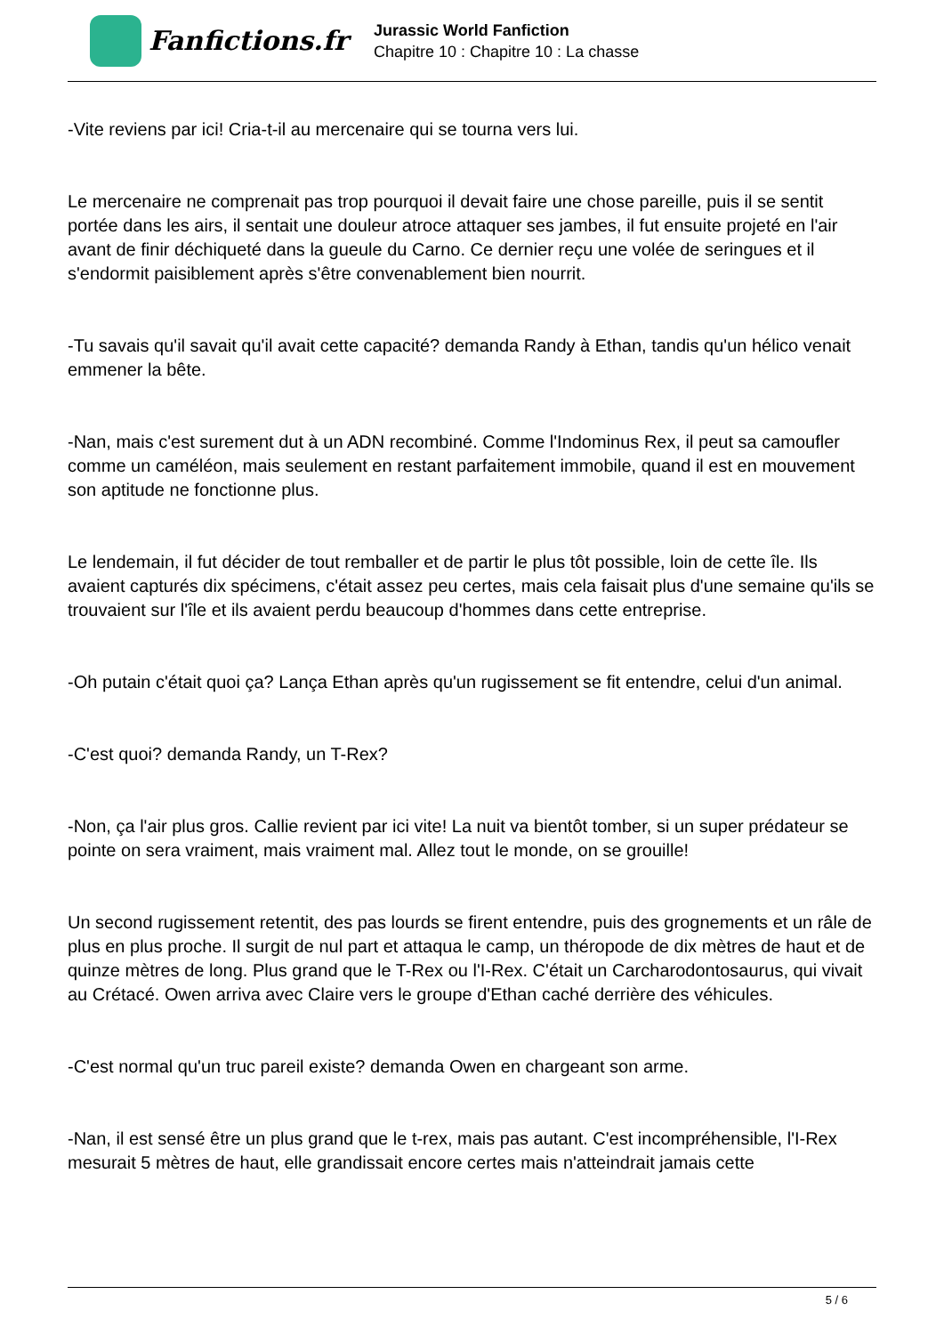Fanfictions.fr
Jurassic World Fanfiction
Chapitre 10 : Chapitre 10 : La chasse
-Vite reviens par ici! Cria-t-il au mercenaire qui se tourna vers lui.
Le mercenaire ne comprenait pas trop pourquoi il devait faire une chose pareille, puis il se sentit portée dans les airs, il sentait une douleur atroce attaquer ses jambes, il fut ensuite projeté en l'air avant de finir déchiqueté dans la gueule du Carno. Ce dernier reçu une volée de seringues et il s'endormit paisiblement après s'être convenablement bien nourrit.
-Tu savais qu'il savait qu'il avait cette capacité? demanda Randy à Ethan, tandis qu'un hélico venait emmener la bête.
-Nan, mais c'est surement dut à un ADN recombiné. Comme l'Indominus Rex, il peut sa camoufler comme un caméléon, mais seulement en restant parfaitement immobile, quand il est en mouvement son aptitude ne fonctionne plus.
Le lendemain, il fut décider de tout remballer et de partir le plus tôt possible, loin de cette île. Ils avaient capturés dix spécimens, c'était assez peu certes, mais cela faisait plus d'une semaine qu'ils se trouvaient sur l'île et ils avaient perdu beaucoup d'hommes dans cette entreprise.
-Oh putain c'était quoi ça? Lança Ethan après qu'un rugissement se fit entendre, celui d'un animal.
-C'est quoi? demanda Randy, un T-Rex?
-Non, ça l'air plus gros. Callie revient par ici vite! La nuit va bientôt tomber, si un super prédateur se pointe on sera vraiment, mais vraiment mal. Allez tout le monde, on se grouille!
Un second rugissement retentit, des pas lourds se firent entendre, puis des grognements et un râle de plus en plus proche. Il surgit de nul part et attaqua le camp, un théropode de dix mètres de haut et de quinze mètres de long. Plus grand que le T-Rex ou l'I-Rex. C'était un Carcharodontosaurus, qui vivait au Crétacé. Owen arriva avec Claire vers le groupe d'Ethan caché derrière des véhicules.
-C'est normal qu'un truc pareil existe? demanda Owen en chargeant son arme.
-Nan, il est sensé être un plus grand que le t-rex, mais pas autant. C'est incompréhensible, l'I-Rex mesurait 5 mètres de haut, elle grandissait encore certes mais n'atteindrait jamais cette
5 / 6